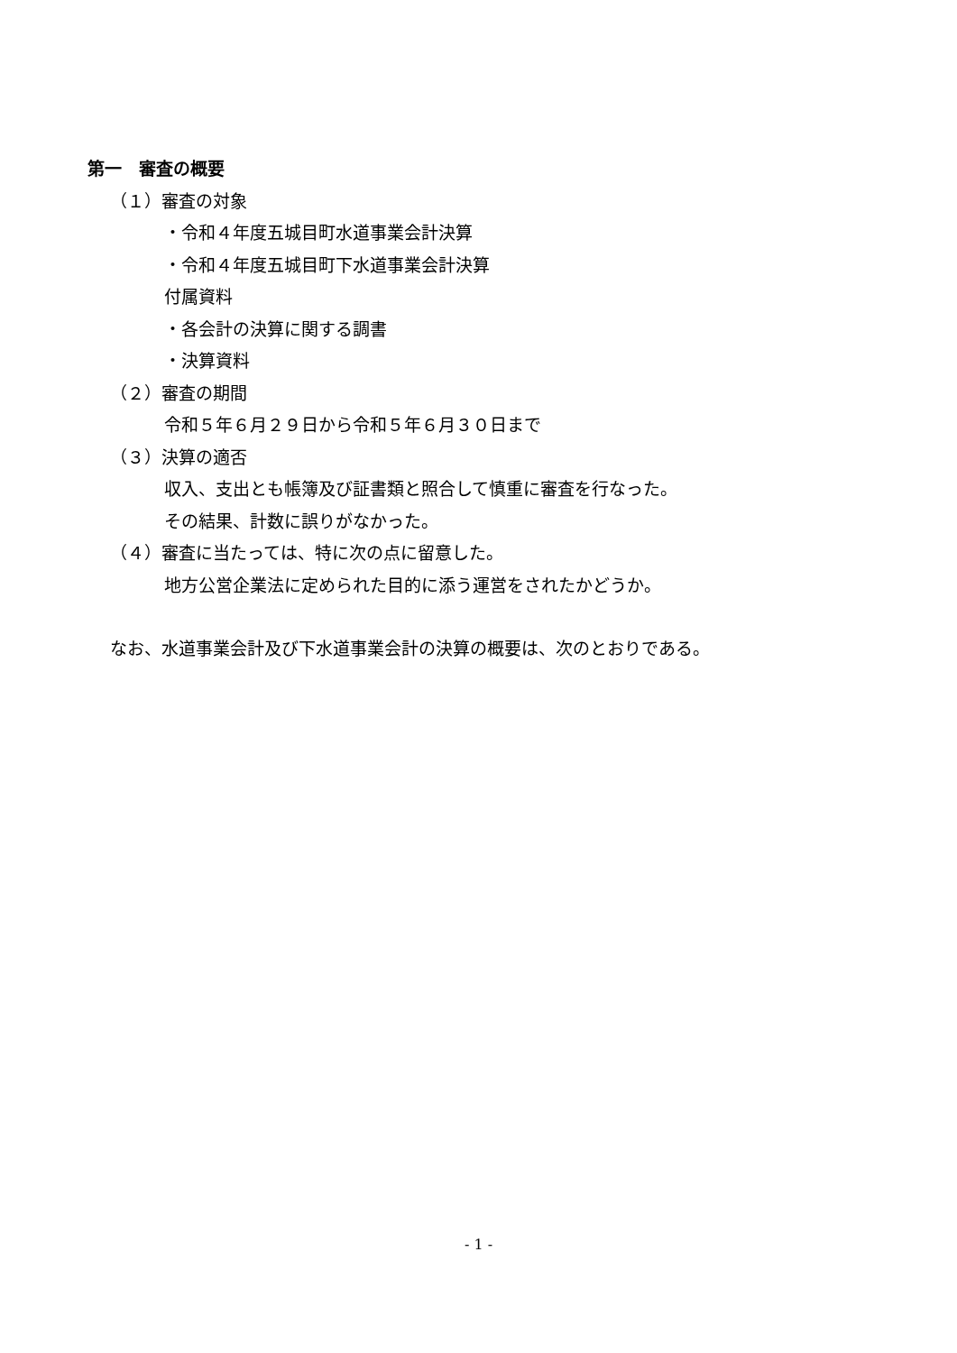第一　審査の概要
（１）審査の対象
・令和４年度五城目町水道事業会計決算
・令和４年度五城目町下水道事業会計決算
付属資料
・各会計の決算に関する調書
・決算資料
（２）審査の期間
令和５年６月２９日から令和５年６月３０日まで
（３）決算の適否
収入、支出とも帳簿及び証書類と照合して慎重に審査を行なった。
その結果、計数に誤りがなかった。
（４）審査に当たっては、特に次の点に留意した。
地方公営企業法に定められた目的に添う運営をされたかどうか。
なお、水道事業会計及び下水道事業会計の決算の概要は、次のとおりである。
- 1 -